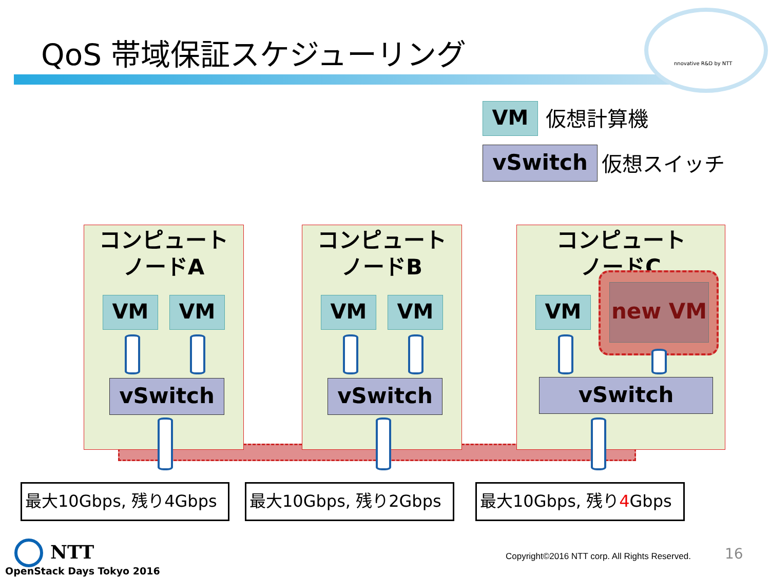QoS 帯域保証スケジューリング
nnovative R&D by NTT
VM 仮想計算機
vSwitch 仮想スイッチ
コンピュート
ノードA
コンピュート
ノードB
コンピュート
ノードC
VM VM VM VM VM new VM
vSwitch vSwitch vSwitch
最大10Gbps, 残り4Gbps 最大10Gbps, 残り2Gbps
最大10Gbps, 残り4 Gbps
NTT
OpenStack Days Tokyo 2016
Copyright©2016 NTT corp. All Rights Reserved.
16